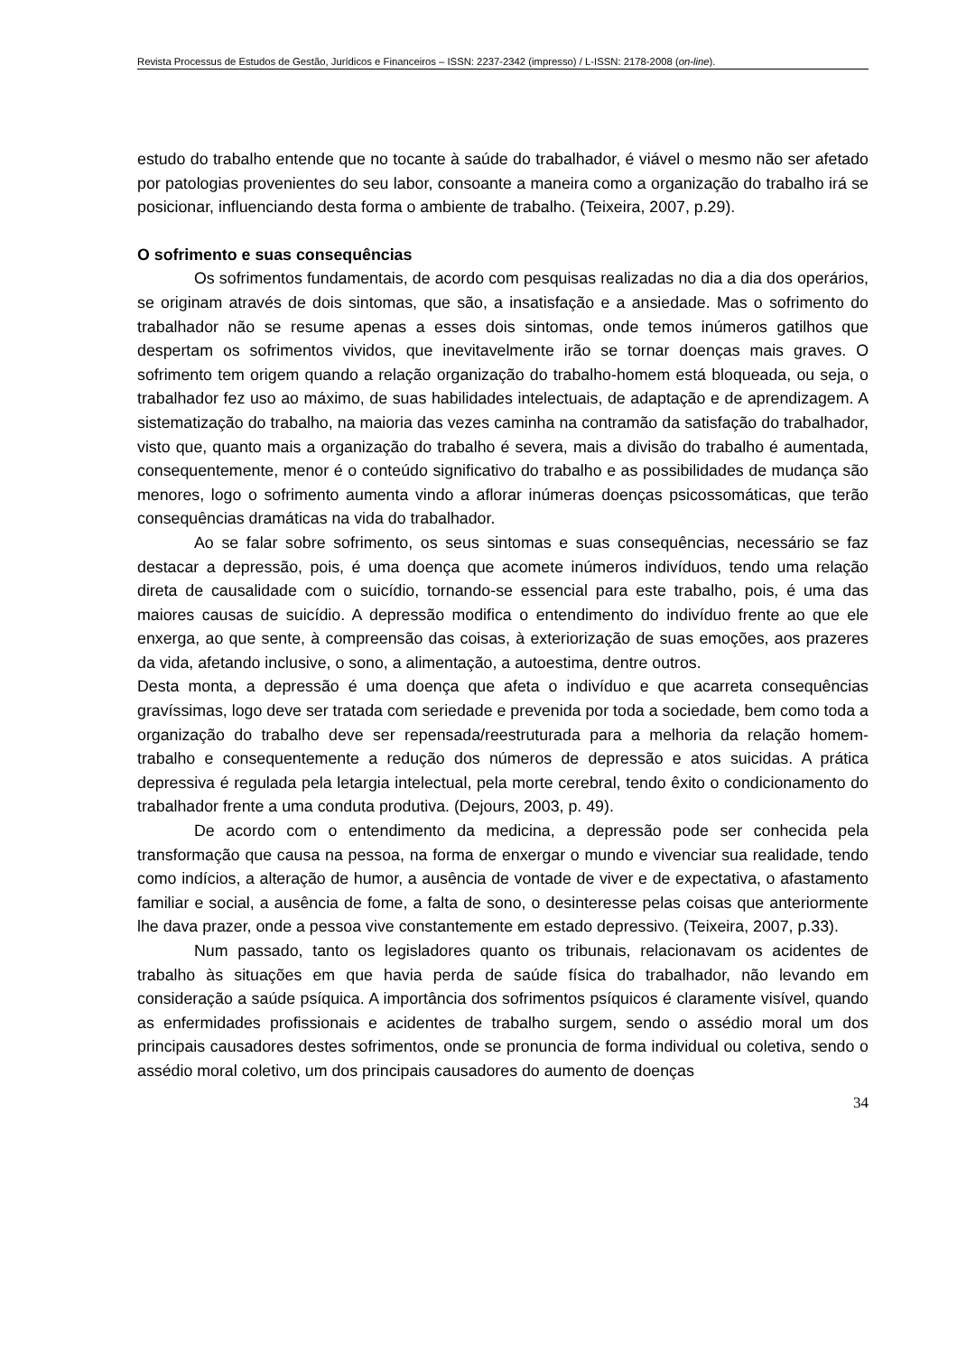Revista Processus de Estudos de Gestão, Jurídicos e Financeiros – ISSN: 2237-2342 (impresso) / L-ISSN: 2178-2008 (on-line).
estudo do trabalho entende que no tocante à saúde do trabalhador, é viável o mesmo não ser afetado por patologias provenientes do seu labor, consoante a maneira como a organização do trabalho irá se posicionar, influenciando desta forma o ambiente de trabalho. (Teixeira, 2007, p.29).
O sofrimento e suas consequências
Os sofrimentos fundamentais, de acordo com pesquisas realizadas no dia a dia dos operários, se originam através de dois sintomas, que são, a insatisfação e a ansiedade. Mas o sofrimento do trabalhador não se resume apenas a esses dois sintomas, onde temos inúmeros gatilhos que despertam os sofrimentos vividos, que inevitavelmente irão se tornar doenças mais graves. O sofrimento tem origem quando a relação organização do trabalho-homem está bloqueada, ou seja, o trabalhador fez uso ao máximo, de suas habilidades intelectuais, de adaptação e de aprendizagem. A sistematização do trabalho, na maioria das vezes caminha na contramão da satisfação do trabalhador, visto que, quanto mais a organização do trabalho é severa, mais a divisão do trabalho é aumentada, consequentemente, menor é o conteúdo significativo do trabalho e as possibilidades de mudança são menores, logo o sofrimento aumenta vindo a aflorar inúmeras doenças psicossomáticas, que terão consequências dramáticas na vida do trabalhador.
Ao se falar sobre sofrimento, os seus sintomas e suas consequências, necessário se faz destacar a depressão, pois, é uma doença que acomete inúmeros indivíduos, tendo uma relação direta de causalidade com o suicídio, tornando-se essencial para este trabalho, pois, é uma das maiores causas de suicídio. A depressão modifica o entendimento do indivíduo frente ao que ele enxerga, ao que sente, à compreensão das coisas, à exteriorização de suas emoções, aos prazeres da vida, afetando inclusive, o sono, a alimentação, a autoestima, dentre outros.
Desta monta, a depressão é uma doença que afeta o indivíduo e que acarreta consequências gravíssimas, logo deve ser tratada com seriedade e prevenida por toda a sociedade, bem como toda a organização do trabalho deve ser repensada/reestruturada para a melhoria da relação homem-trabalho e consequentemente a redução dos números de depressão e atos suicidas. A prática depressiva é regulada pela letargia intelectual, pela morte cerebral, tendo êxito o condicionamento do trabalhador frente a uma conduta produtiva. (Dejours, 2003, p. 49).
De acordo com o entendimento da medicina, a depressão pode ser conhecida pela transformação que causa na pessoa, na forma de enxergar o mundo e vivenciar sua realidade, tendo como indícios, a alteração de humor, a ausência de vontade de viver e de expectativa, o afastamento familiar e social, a ausência de fome, a falta de sono, o desinteresse pelas coisas que anteriormente lhe dava prazer, onde a pessoa vive constantemente em estado depressivo. (Teixeira, 2007, p.33).
Num passado, tanto os legisladores quanto os tribunais, relacionavam os acidentes de trabalho às situações em que havia perda de saúde física do trabalhador, não levando em consideração a saúde psíquica. A importância dos sofrimentos psíquicos é claramente visível, quando as enfermidades profissionais e acidentes de trabalho surgem, sendo o assédio moral um dos principais causadores destes sofrimentos, onde se pronuncia de forma individual ou coletiva, sendo o assédio moral coletivo, um dos principais causadores do aumento de doenças
34